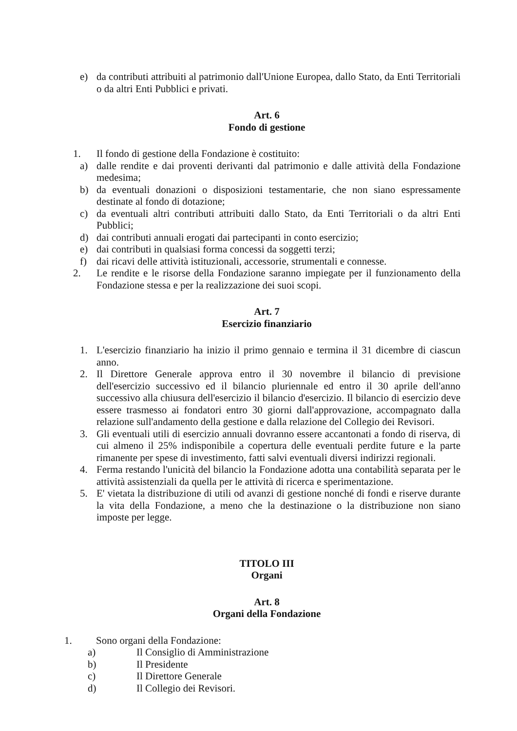e) da contributi attribuiti al patrimonio dall'Unione Europea, dallo Stato, da Enti Territoriali o da altri Enti Pubblici e privati.
Art. 6
Fondo di gestione
1. Il fondo di gestione della Fondazione è costituito:
a) dalle rendite e dai proventi derivanti dal patrimonio e dalle attività della Fondazione medesima;
b) da eventuali donazioni o disposizioni testamentarie, che non siano espressamente destinate al fondo di dotazione;
c) da eventuali altri contributi attribuiti dallo Stato, da Enti Territoriali o da altri Enti Pubblici;
d) dai contributi annuali erogati dai partecipanti in conto esercizio;
e) dai contributi in qualsiasi forma concessi da soggetti terzi;
f) dai ricavi delle attività istituzionali, accessorie, strumentali e connesse.
2. Le rendite e le risorse della Fondazione saranno impiegate per il funzionamento della Fondazione stessa e per la realizzazione dei suoi scopi.
Art. 7
Esercizio finanziario
1. L'esercizio finanziario ha inizio il primo gennaio e termina il 31 dicembre di ciascun anno.
2. Il Direttore Generale approva entro il 30 novembre il bilancio di previsione dell'esercizio successivo ed il bilancio pluriennale ed entro il 30 aprile dell'anno successivo alla chiusura dell'esercizio il bilancio d'esercizio. Il bilancio di esercizio deve essere trasmesso ai fondatori entro 30 giorni dall'approvazione, accompagnato dalla relazione sull'andamento della gestione e dalla relazione del Collegio dei Revisori.
3. Gli eventuali utili di esercizio annuali dovranno essere accantonati a fondo di riserva, di cui almeno il 25% indisponibile a copertura delle eventuali perdite future e la parte rimanente per spese di investimento, fatti salvi eventuali diversi indirizzi regionali.
4. Ferma restando l'unicità del bilancio la Fondazione adotta una contabilità separata per le attività assistenziali da quella per le attività di ricerca e sperimentazione.
5. E' vietata la distribuzione di utili od avanzi di gestione nonché di fondi e riserve durante la vita della Fondazione, a meno che la destinazione o la distribuzione non siano imposte per legge.
TITOLO III
Organi
Art. 8
Organi della Fondazione
1. Sono organi della Fondazione:
a) Il Consiglio di Amministrazione
b) Il Presidente
c) Il Direttore Generale
d) Il Collegio dei Revisori.